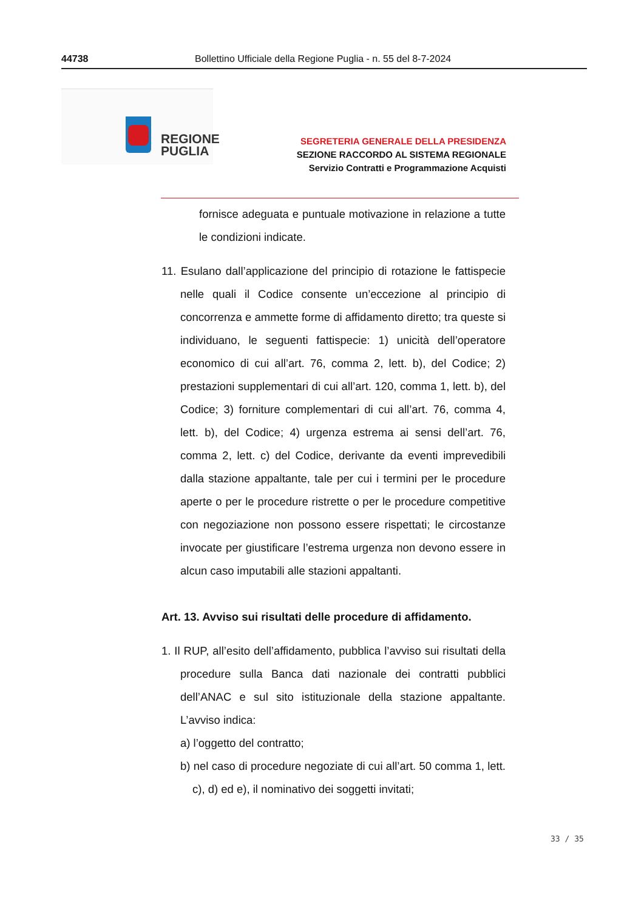44738 Bollettino Ufficiale della Regione Puglia - n. 55 del 8-7-2024
REGIONE
PUGLIA
SEGRETERIA GENERALE DELLA PRESIDENZA
SEZIONE RACCORDO AL SISTEMA REGIONALE
Servizio Contratti e Programmazione Acquisti
fornisce adeguata e puntuale motivazione in relazione a tutte le condizioni indicate.
11. Esulano dall’applicazione del principio di rotazione le fattispecie nelle quali il Codice consente un’eccezione al principio di concorrenza e ammette forme di affidamento diretto; tra queste si individuano, le seguenti fattispecie: 1) unicità dell’operatore economico di cui all’art. 76, comma 2, lett. b), del Codice; 2) prestazioni supplementari di cui all’art. 120, comma 1, lett. b), del Codice; 3) forniture complementari di cui all’art. 76, comma 4, lett. b), del Codice; 4) urgenza estrema ai sensi dell’art. 76, comma 2, lett. c) del Codice, derivante da eventi imprevedibili dalla stazione appaltante, tale per cui i termini per le procedure aperte o per le procedure ristrette o per le procedure competitive con negoziazione non possono essere rispettati; le circostanze invocate per giustificare l’estrema urgenza non devono essere in alcun caso imputabili alle stazioni appaltanti.
Art. 13. Avviso sui risultati delle procedure di affidamento.
1. Il RUP, all’esito dell’affidamento, pubblica l’avviso sui risultati della procedure sulla Banca dati nazionale dei contratti pubblici dell’ANAC e sul sito istituzionale della stazione appaltante. L’avviso indica:
a) l’oggetto del contratto;
b) nel caso di procedure negoziate di cui all’art. 50 comma 1, lett. c), d) ed e), il nominativo dei soggetti invitati;
33 / 35